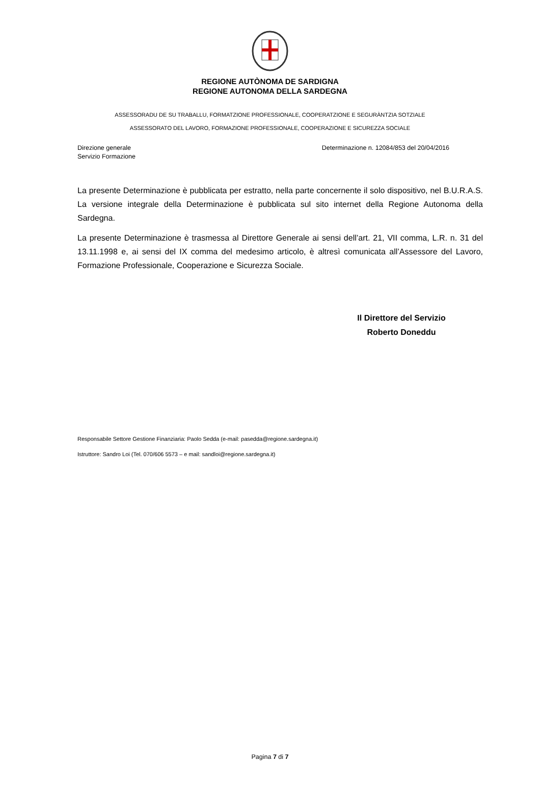REGIONE AUTÒNOMA DE SARDIGNA
REGIONE AUTONOMA DELLA SARDEGNA
ASSESSORADU DE SU TRABALLU, FORMATZIONE PROFESSIONALE, COOPERATZIONE E SEGURÀNTZIA SOTZIALE
ASSESSORATO DEL LAVORO, FORMAZIONE PROFESSIONALE, COOPERAZIONE E SICUREZZA SOCIALE
Direzione generale
Servizio Formazione
Determinazione n. 12084/853 del 20/04/2016
La presente Determinazione è pubblicata per estratto, nella parte concernente il solo dispositivo, nel B.U.R.A.S. La versione integrale della Determinazione è pubblicata sul sito internet della Regione Autonoma della Sardegna.
La presente Determinazione è trasmessa al Direttore Generale ai sensi dell’art. 21, VII comma, L.R. n. 31 del 13.11.1998 e, ai sensi del IX comma del medesimo articolo, è altresì comunicata all’Assessore del Lavoro, Formazione Professionale, Cooperazione e Sicurezza Sociale.
Il Direttore del Servizio
Roberto Doneddu
Responsabile Settore Gestione Finanziaria: Paolo Sedda (e-mail: pasedda@regione.sardegna.it)
Istruttore: Sandro Loi (Tel. 070/606 5573 – e mail: sandloi@regione.sardegna.it)
Pagina 7 di 7